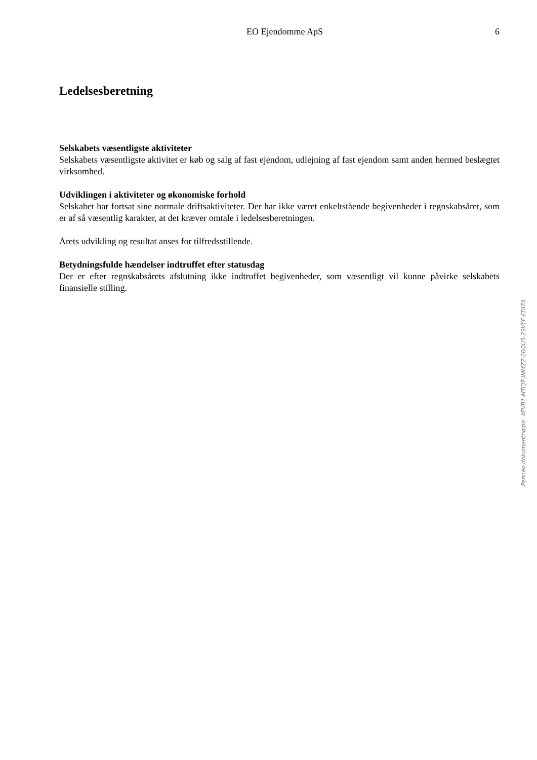EO Ejendomme ApS 6
Ledelsesberetning
Selskabets væsentligste aktiviteter
Selskabets væsentligste aktivitet er køb og salg af fast ejendom, udlejning af fast ejendom samt anden hermed beslægtet virksomhed.
Udviklingen i aktiviteter og økonomiske forhold
Selskabet har fortsat sine normale driftsaktiviteter. Der har ikke været enkeltstående begivenheder i regnskabsåret, som er af så væsentlig karakter, at det kræver omtale i ledelsesberetningen.
Årets udvikling og resultat anses for tilfredsstillende.
Betydningsfulde hændelser indtruffet efter statusdag
Der er efter regnskabsårets afslutning ikke indtruffet begivenheder, som væsentligt vil kunne påvirke selskabets finansielle stilling.
Penneo dokumentnøgle: 4EVB1-MTCJT-JMMZZ-26QU5-2SVYF-EDI7A